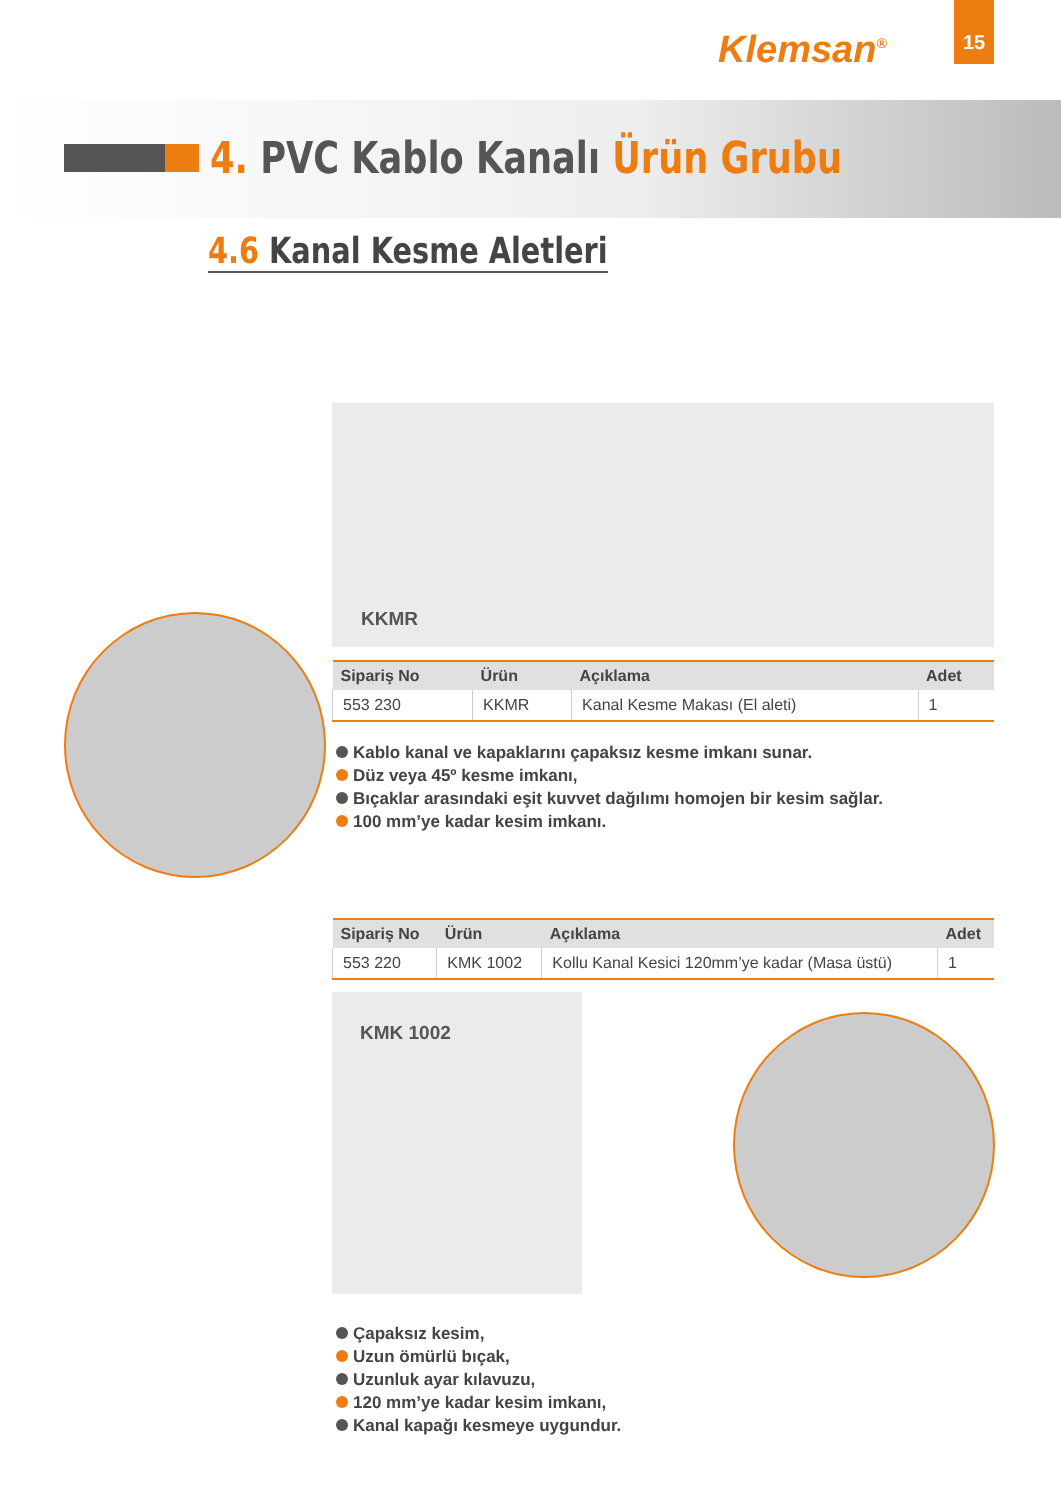Klemsan<sup>®</sup>
15
4. PVC Kablo Kanalı Ürün Grubu
4.6 Kanal Kesme Aletleri
KKMR
| Sipariş No | Ürün | Açıklama | Adet |
| --- | --- | --- | --- |
| 553 230 | KKMR | Kanal Kesme Makası (El aleti) | 1 |
Kablo kanal ve kapaklarını çapaksız kesme imkanı sunar.
Düz veya 45º kesme imkanı,
Bıçaklar arasındaki eşit kuvvet dağılımı homojen bir kesim sağlar.
100 mm’ye kadar kesim imkanı.
| Sipariş No | Ürün | Açıklama | Adet |
| --- | --- | --- | --- |
| 553 220 | KMK 1002 | Kollu Kanal Kesici 120mm’ye kadar (Masa üstü) | 1 |
KMK 1002
Çapaksız kesim,
Uzun ömürlü bıçak,
Uzunluk ayar kılavuzu,
120 mm’ye kadar kesim imkanı,
Kanal kapağı kesmeye uygundur.